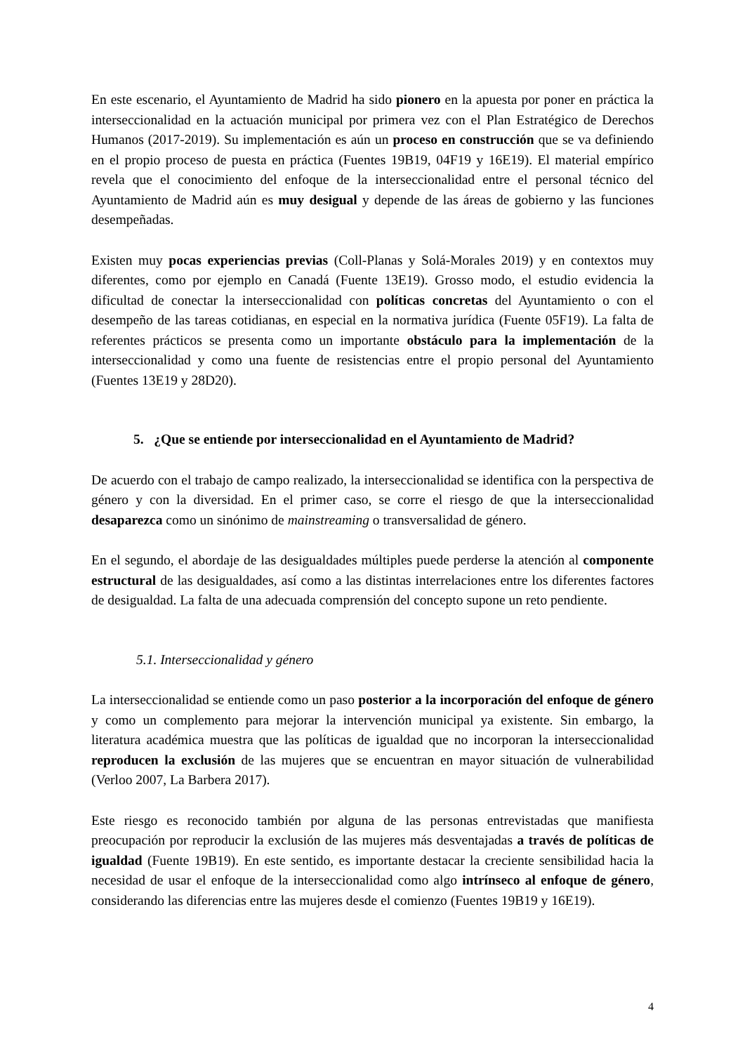En este escenario, el Ayuntamiento de Madrid ha sido pionero en la apuesta por poner en práctica la interseccionalidad en la actuación municipal por primera vez con el Plan Estratégico de Derechos Humanos (2017-2019). Su implementación es aún un proceso en construcción que se va definiendo en el propio proceso de puesta en práctica (Fuentes 19B19, 04F19 y 16E19). El material empírico revela que el conocimiento del enfoque de la interseccionalidad entre el personal técnico del Ayuntamiento de Madrid aún es muy desigual y depende de las áreas de gobierno y las funciones desempeñadas.
Existen muy pocas experiencias previas (Coll-Planas y Solá-Morales 2019) y en contextos muy diferentes, como por ejemplo en Canadá (Fuente 13E19). Grosso modo, el estudio evidencia la dificultad de conectar la interseccionalidad con políticas concretas del Ayuntamiento o con el desempeño de las tareas cotidianas, en especial en la normativa jurídica (Fuente 05F19). La falta de referentes prácticos se presenta como un importante obstáculo para la implementación de la interseccionalidad y como una fuente de resistencias entre el propio personal del Ayuntamiento (Fuentes 13E19 y 28D20).
5. ¿Que se entiende por interseccionalidad en el Ayuntamiento de Madrid?
De acuerdo con el trabajo de campo realizado, la interseccionalidad se identifica con la perspectiva de género y con la diversidad. En el primer caso, se corre el riesgo de que la interseccionalidad desaparezca como un sinónimo de mainstreaming o transversalidad de género.
En el segundo, el abordaje de las desigualdades múltiples puede perderse la atención al componente estructural de las desigualdades, así como a las distintas interrelaciones entre los diferentes factores de desigualdad. La falta de una adecuada comprensión del concepto supone un reto pendiente.
5.1. Interseccionalidad y género
La interseccionalidad se entiende como un paso posterior a la incorporación del enfoque de género y como un complemento para mejorar la intervención municipal ya existente. Sin embargo, la literatura académica muestra que las políticas de igualdad que no incorporan la interseccionalidad reproducen la exclusión de las mujeres que se encuentran en mayor situación de vulnerabilidad (Verloo 2007, La Barbera 2017).
Este riesgo es reconocido también por alguna de las personas entrevistadas que manifiesta preocupación por reproducir la exclusión de las mujeres más desventajadas a través de políticas de igualdad (Fuente 19B19). En este sentido, es importante destacar la creciente sensibilidad hacia la necesidad de usar el enfoque de la interseccionalidad como algo intrínseco al enfoque de género, considerando las diferencias entre las mujeres desde el comienzo (Fuentes 19B19 y 16E19).
4